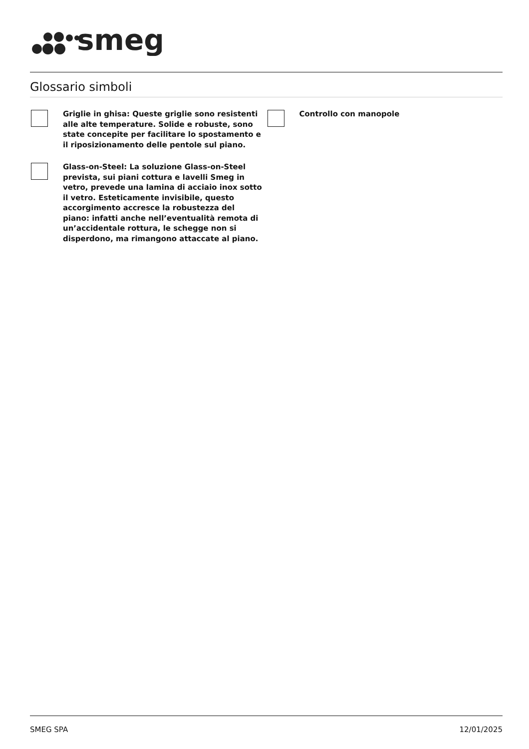smeg
Glossario simboli
Griglie in ghisa: Queste griglie sono resistenti alle alte temperature. Solide e robuste, sono state concepite per facilitare lo spostamento e il riposizionamento delle pentole sul piano.
Glass-on-Steel: La soluzione Glass-on-Steel prevista, sui piani cottura e lavelli Smeg in vetro, prevede una lamina di acciaio inox sotto il vetro. Esteticamente invisibile, questo accorgimento accresce la robustezza del piano: infatti anche nell’eventualità remota di un’accidentale rottura, le schegge non si disperdono, ma rimangono attaccate al piano.
Controllo con manopole
SMEG SPA 12/01/2025